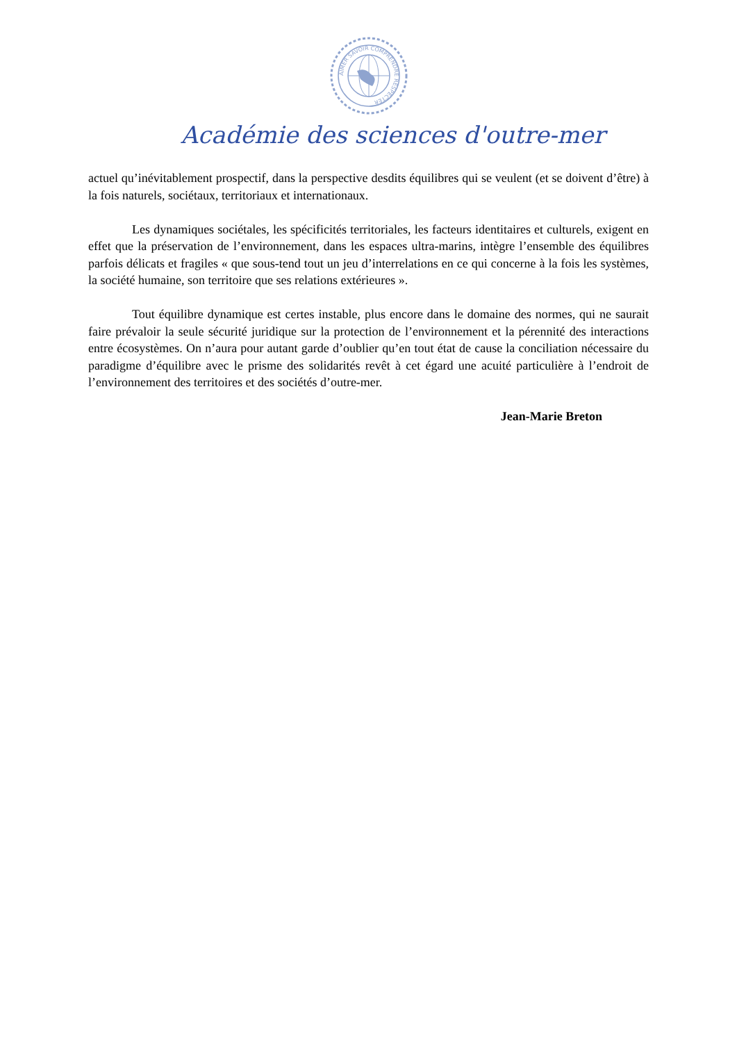AIMER SAVOIR COMPRENDRE RESPECTER
Académie des sciences d'outre-mer
actuel qu’inévitablement prospectif, dans la perspective desdits équilibres qui se veulent (et se doivent d’être) à la fois naturels, sociétaux, territoriaux et internationaux.
Les dynamiques sociétales, les spécificités territoriales, les facteurs identitaires et culturels, exigent en effet que la préservation de l’environnement, dans les espaces ultra-marins, intègre l’ensemble des équilibres parfois délicats et fragiles « que sous-tend tout un jeu d’interrelations en ce qui concerne à la fois les systèmes, la société humaine, son territoire que ses relations extérieures ».
Tout équilibre dynamique est certes instable, plus encore dans le domaine des normes, qui ne saurait faire prévaloir la seule sécurité juridique sur la protection de l’environnement et la pérennité des interactions entre écosystèmes. On n’aura pour autant garde d’oublier qu’en tout état de cause la conciliation nécessaire du paradigme d’équilibre avec le prisme des solidarités revêt à cet égard une acuité particulière à l’endroit de l’environnement des territoires et des sociétés d’outre-mer.
Jean-Marie Breton